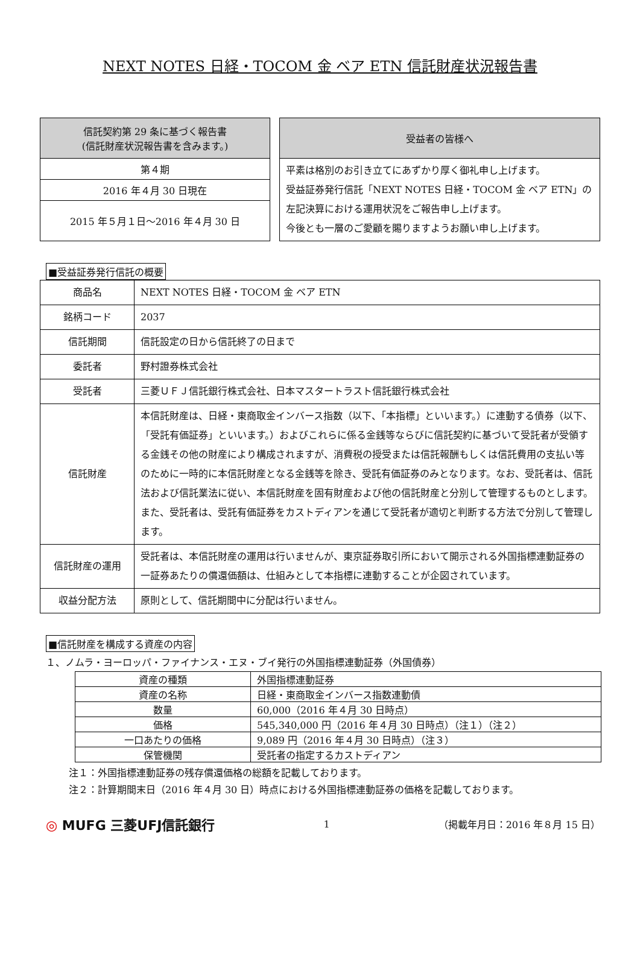NEXT NOTES 日経・TOCOM 金 ベア ETN 信託財産状況報告書
| 信託契約第 29 条に基づく報告書 (信託財産状況報告書を含みます。) |
| 第４期 |
| 2016 年４月 30 日現在 |
| 2015 年５月１日～2016 年４月 30 日 |
| 受益者の皆様へ |
| 平素は格別のお引き立てにあずかり厚く御礼申し上げます。 受益証券発行信託「NEXT NOTES 日経・TOCOM 金 ベア ETN」の左記決算における運用状況をご報告申し上げます。 今後とも一層のご愛顧を賜りますようお願い申し上げます。 |
■受益証券発行信託の概要
| 商品名 | NEXT NOTES 日経・TOCOM 金 ベア ETN |
| 銘柄コード | 2037 |
| 信託期間 | 信託設定の日から信託終了の日まで |
| 委託者 | 野村證券株式会社 |
| 受託者 | 三菱ＵＦＪ信託銀行株式会社、日本マスタートラスト信託銀行株式会社 |
| 信託財産 | 本信託財産は、日経・東商取金インバース指数（以下、「本指標」といいます。）に連動する債券（以下、「受託有価証券」といいます。）およびこれらに係る金銭等ならびに信託契約に基づいて受託者が受領する金銭その他の財産により構成されますが、消費税の授受または信託報酬もしくは信託費用の支払い等のために一時的に本信託財産となる金銭等を除き、受託有価証券のみとなります。なお、受託者は、信託法および信託業法に従い、本信託財産を固有財産および他の信託財産と分別して管理するものとします。また、受託者は、受託有価証券をカストディアンを通じて受託者が適切と判断する方法で分別して管理します。 |
| 信託財産の運用 | 受託者は、本信託財産の運用は行いませんが、東京証券取引所において開示される外国指標連動証券の一証券あたりの償還価額は、仕組みとして本指標に連動することが企図されています。 |
| 収益分配方法 | 原則として、信託期間中に分配は行いません。 |
■信託財産を構成する資産の内容
１、ノムラ・ヨーロッパ・ファイナンス・エヌ・ブイ発行の外国指標連動証券（外国債券）
| 資産の種類 | 外国指標連動証券 |
| 資産の名称 | 日経・東商取金インバース指数連動債 |
| 数量 | 60,000（2016 年４月 30 日時点） |
| 価格 | 545,340,000 円（2016 年４月 30 日時点）（注１）（注２） |
| 一口あたりの価格 | 9,089 円（2016 年４月 30 日時点）（注３） |
| 保管機関 | 受託者の指定するカストディアン |
注１：外国指標連動証券の残存償還価格の総額を記載しております。
注２：計算期間末日（2016 年４月 30 日）時点における外国指標連動証券の価格を記載しております。
◎ MUFG 三菱UFJ信託銀行
1 （掲載年月日：2016 年８月 15 日）